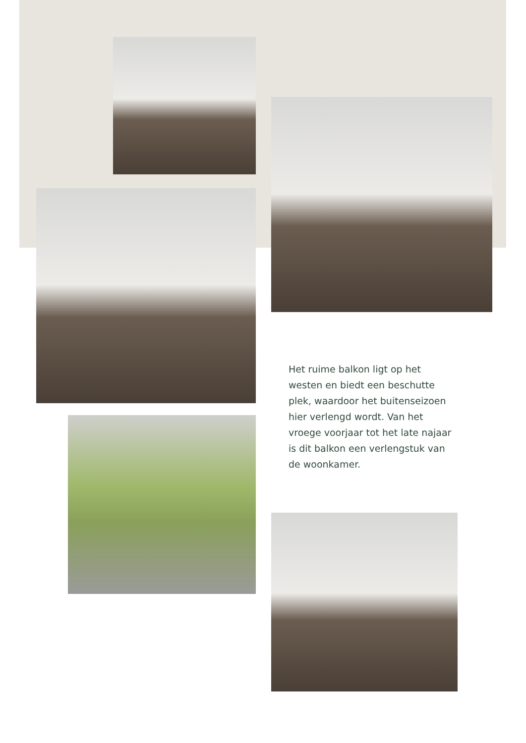Het ruime balkon ligt op het westen en biedt een beschutte plek, waardoor het buitenseizoen hier verlengd wordt. Van het vroege voorjaar tot het late najaar is dit balkon een verlengstuk van de woonkamer.